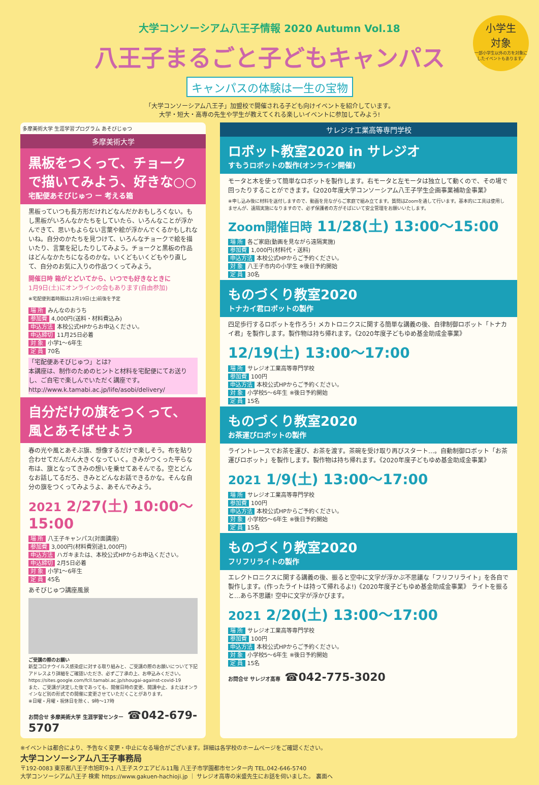小学生
対象
一部小学生以外の方を対象にしたイベントもあります。
大学コンソーシアム八王子情報 2020 Autumn Vol.18
八王子まるごと子どもキャンパス
キャンパスの体験は一生の宝物
「大学コンソーシアム八王子」加盟校で開催される子ども向けイベントを紹介しています。
大学・短大・高専の先生や学生が教えてくれる楽しいイベントに参加してみよう!
多摩美術大学 生涯学習プログラム あそびじゅつ
多摩美術大学
黒板をつくって、チョークで描いてみよう、好きな○○
宅配便あそびじゅつ ー 考える箱
黒板っていつも長方形だけれどなんだかおもしろくない。もし黒板がいろんなかたちをしていたら、いろんなことが浮かんできて、思いもよらない言葉や絵が浮かんでくるかもしれないね。自分のかたちを見つけて、いろんなチョークで絵を描いたり、言葉を記したりしてみよう。チョークと黒板の作品はどんなかたちになるのかな。いくどもいくどもやり直して、自分のお気に入りの作品つくってみよう。
開催日時 箱がとどいてから、いつでも好きなときに
1月9日(土)にオンラインの会もあります(自由参加)
※宅配便到着時期は12月19日(土)前後を予定
場 所 みんなのおうち
参加費 4,000円(送料・材料費込み)
申込方法 本校公式HPからお申込ください。
申込締切 11月25日必着
対 象 小学1〜6年生
定 員 70名
「宅配便あそびじゅつ」とは?
本講座は、制作のためのヒントと材料を宅配便にてお送りし、ご自宅で楽しんでいただく講座です。
http://www.k.tamabi.ac.jp/life/asobi/delivery/
自分だけの旗をつくって、風とあそばせよう
春の光や風とあそぶ旗、想像するだけで楽しそう。布を貼り合わせてだんだん大きくなっていく。きみがつくった平らな布は、旗となってきみの想いを乗せてあそんでる。空とどんなお話してるだろ、きみとどんなお話できるかな。そんな自分の旗をつくってみようよ、あそんでみよう。
2021 2/27(土) 10:00〜15:00
場 所 八王子キャンパス(対面講座)
参加費 3,000円(材料費別途1,000円)
申込方法 ハガキまたは、本校公式HPからお申込ください。
申込締切 2月5日必着
対 象 小学1〜6年生
定 員 45名
あそびじゅつ講座風景
ご受講の際のお願い
新型コロナウイルス感染症に対する取り組みと、ご受講の際のお願いについて下記アドレスより詳細をご確認いただき、必ずご了承の上、お申込みください。
https://sites.google.com/fcll.tamabi.ac.jp/shougai-against-covid-19
また、ご受講が決定した後であっても、開催日時の変更、開講中止、またはオンラインなど別の形式での開催に変更させていただくことがあります。
※日曜・月曜・祝休日を除く、9時〜17時
お問合せ 多摩美術大学 生涯学習センター ☎042-679-5707
サレジオ工業高等専門学校
ロボット教室2020 in サレジオ
すもうロボットの製作(オンライン開催)
モータと木を使って簡単なロボットを製作します。右モータと左モータは独立して動くので、その場で回ったりすることができます。《2020年度大学コンソーシアム八王子学生企画事業補助金事業》
※申し込み後に材料を送付しますので、動画を見ながらご家庭で組み立てます。質問はZoomを通して行います。基本的に工具は使用しませんが、遠隔実施になりますので、必ず保護者の方がそばにいて安全管理をお願いいたします。
Zoom開催日時 11/28(土) 13:00〜15:00
場 所 各ご家庭(動画を見ながら遠隔実施)
参加費 1,000円(材料代・送料)
申込方法 本校公式HPからご予約ください。
対 象 八王子市内の小学生 ※後日予約開始
定 員 30名
ものづくり教室2020
トナカイ君ロボットの製作
四足歩行するロボットを作ろう! メカトロニクスに関する簡単な講義の後、自律制御ロボット「トナカイ君」を製作します。製作物は持ち帰れます。《2020年度子どもゆめ基金助成金事業》
12/19(土) 13:00〜17:00
場 所 サレジオ工業高等専門学校
参加費 100円
申込方法 本校公式HPからご予約ください。
対 象 小学校5〜6年生 ※後日予約開始
定 員 15名
ものづくり教室2020
お茶運びロボットの製作
ライントレースでお茶を運び、お茶を渡す。茶碗を受け取り再びスタート…。自動制御ロボット「お茶運びロボット」を製作します。製作物は持ち帰れます。《2020年度子どもゆめ基金助成金事業》
2021 1/9(土) 13:00〜17:00
場 所 サレジオ工業高等専門学校
参加費 100円
申込方法 本校公式HPからご予約ください。
対 象 小学校5〜6年生 ※後日予約開始
定 員 15名
ものづくり教室2020
フリフリライトの製作
エレクトロニクスに関する講義の後、振ると空中に文字が浮かぶ不思議な「フリフリライト」を各自で製作します。(作ったライトは持って帰れるよ!)《2020年度子どもゆめ基金助成金事業》 ライトを振ると…あら不思議! 空中に文字が浮かびます。
2021 2/20(土) 13:00〜17:00
場 所 サレジオ工業高等専門学校
参加費 100円
申込方法 本校公式HPからご予約ください。
対 象 小学校5〜6年生 ※後日予約開始
定 員 15名
お問合せ サレジオ高専 ☎042-775-3020
※イベントは都合により、予告なく変更・中止になる場合がございます。詳細は各学校のホームページをご確認ください。
大学コンソーシアム八王子事務局
〒192-0083 東京都八王子市旭町9-1 八王子スクエアビル11階 八王子市学園都市センター内 TEL.042-646-5740
大学コンソーシアム八王子 検索 https://www.gakuen-hachioji.jp ｜ サレジオ高専の米盛先生にお話を伺いました。 裏面へ